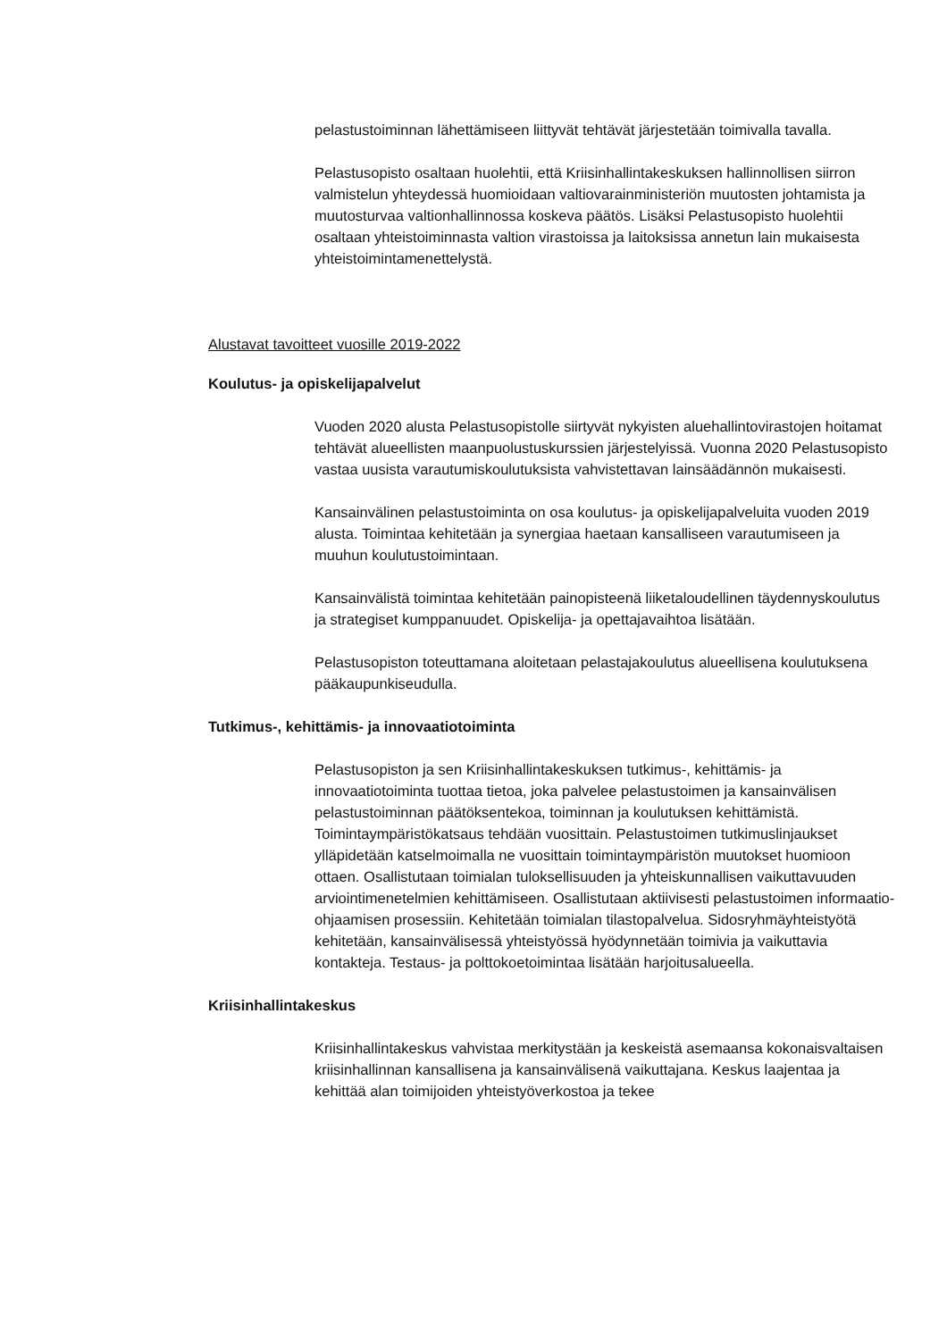pelastustoiminnan lähettämiseen liittyvät tehtävät järjestetään toimivalla tavalla.
Pelastusopisto osaltaan huolehtii, että Kriisinhallintakeskuksen hallinnollisen siirron valmistelun yhteydessä huomioidaan valtiovarainministeriön muutosten johtamista ja muutosturvaa valtionhallinnossa koskeva päätös. Lisäksi Pelastusopisto huolehtii osaltaan yhteistoiminnasta valtion virastoissa ja laitoksissa annetun lain mukaisesta yhteistoimintamenettelystä.
Alustavat tavoitteet vuosille 2019-2022
Koulutus- ja opiskelijapalvelut
Vuoden 2020 alusta Pelastusopistolle siirtyvät nykyisten aluehallintovirastojen hoitamat tehtävät alueellisten maanpuolustuskurssien järjestelyissä. Vuonna 2020 Pelastusopisto vastaa uusista varautumiskoulutuksista vahvistettavan lainsäädännön mukaisesti.
Kansainvälinen pelastustoiminta on osa koulutus- ja opiskelijapalveluita vuoden 2019 alusta. Toimintaa kehitetään ja synergiaa haetaan kansalliseen varautumiseen ja muuhun koulutustoimintaan.
Kansainvälistä toimintaa kehitetään painopisteenä liiketaloudellinen täydennyskoulutus ja strategiset kumppanuudet. Opiskelija- ja opettajavaihtoa lisätään.
Pelastusopiston toteuttamana aloitetaan pelastajakoulutus alueellisena koulutuksena pääkaupunkiseudulla.
Tutkimus-, kehittämis- ja innovaatiotoiminta
Pelastusopiston ja sen Kriisinhallintakeskuksen tutkimus-, kehittämis- ja innovaatiotoiminta tuottaa tietoa, joka palvelee pelastustoimen ja kansainvälisen pelastustoiminnan päätöksentekoa, toiminnan ja koulutuksen kehittämistä. Toimintaympäristökatsaus tehdään vuosittain. Pelastustoimen tutkimuslinjaukset ylläpidetään katselmoimalla ne vuosittain toimintaympäristön muutokset huomioon ottaen. Osallistutaan toimialan tuloksellisuuden ja yhteiskunnallisen vaikuttavuuden arviointimenetelmien kehittämiseen. Osallistutaan aktiivisesti pelastustoimen informaatio-ohjaamisen prosessiin. Kehitetään toimialan tilastopalvelua. Sidosryhmäyhteistyötä kehitetään, kansainvälisessä yhteistyössä hyödynnetään toimivia ja vaikuttavia kontakteja. Testaus- ja polttokoetoimintaa lisätään harjoitusalueella.
Kriisinhallintakeskus
Kriisinhallintakeskus vahvistaa merkitystään ja keskeistä asemaansa kokonaisvaltaisen kriisinhallinnan kansallisena ja kansainvälisenä vaikuttajana. Keskus laajentaa ja kehittää alan toimijoiden yhteistyöverkostoa ja tekee